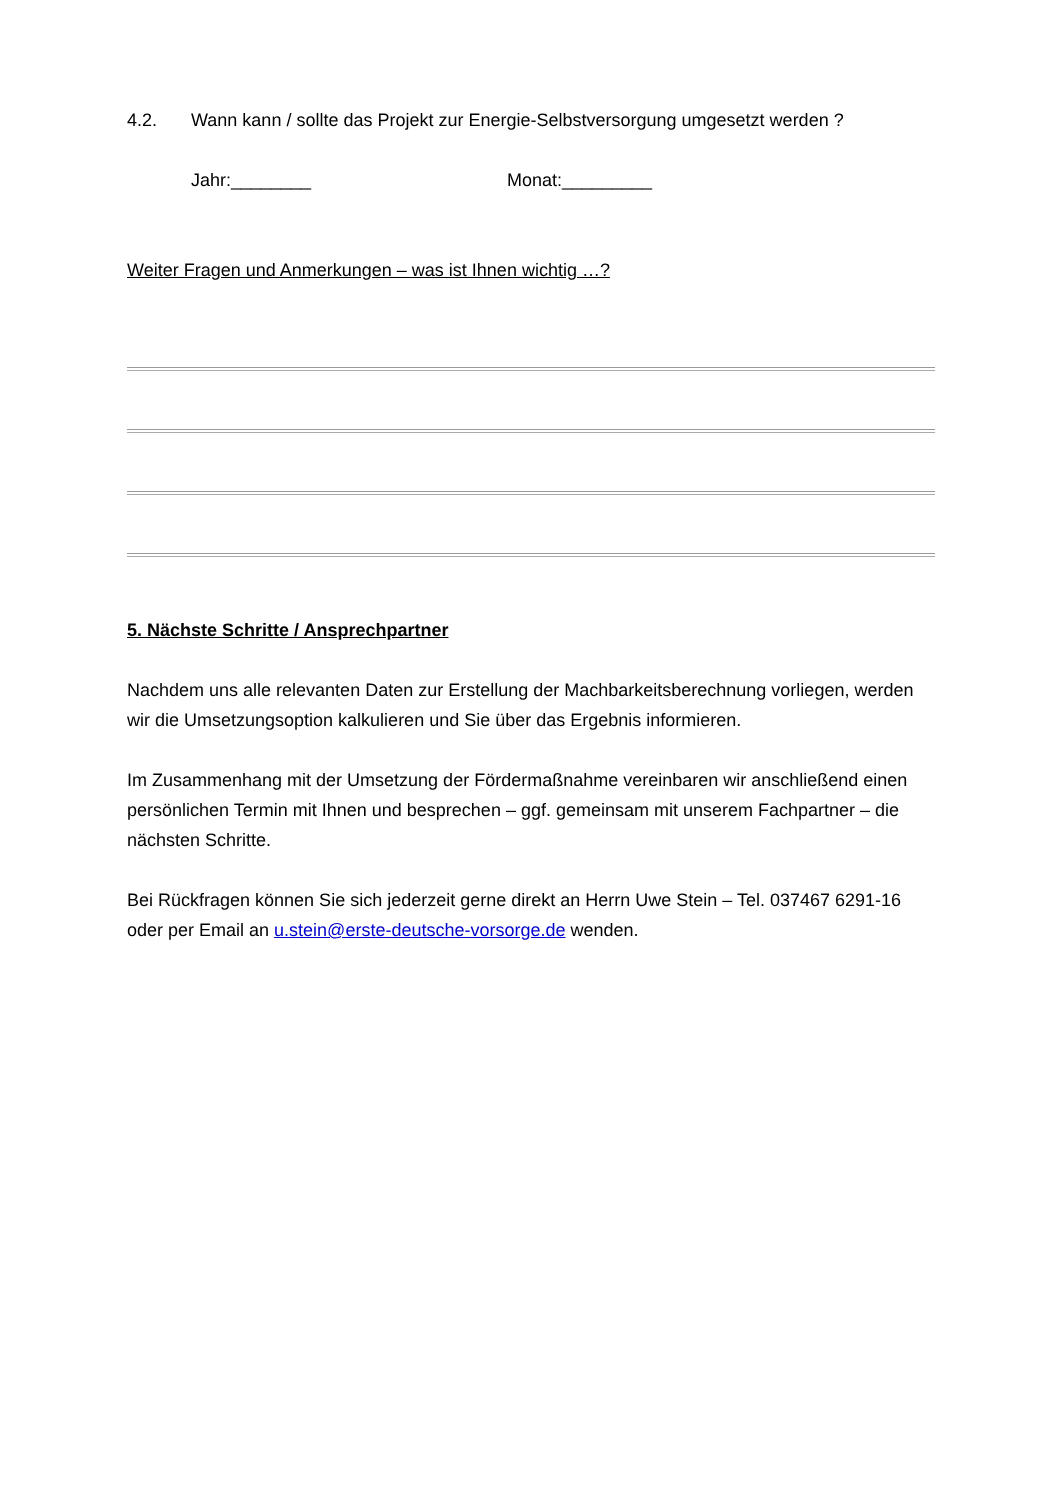4.2. Wann kann / sollte das Projekt zur Energie-Selbstversorgung umgesetzt werden ?
Jahr:________ Monat:_________
Weiter Fragen und Anmerkungen – was ist Ihnen wichtig …?
5. Nächste Schritte / Ansprechpartner
Nachdem uns alle relevanten Daten zur Erstellung der Machbarkeitsberechnung vorliegen, werden wir die Umsetzungsoption kalkulieren und Sie über das Ergebnis informieren.
Im Zusammenhang mit der Umsetzung der Fördermaßnahme vereinbaren wir anschließend einen persönlichen Termin mit Ihnen und besprechen – ggf. gemeinsam mit unserem Fachpartner – die nächsten Schritte.
Bei Rückfragen können Sie sich jederzeit gerne direkt an Herrn Uwe Stein – Tel. 037467 6291-16 oder per Email an u.stein@erste-deutsche-vorsorge.de wenden.